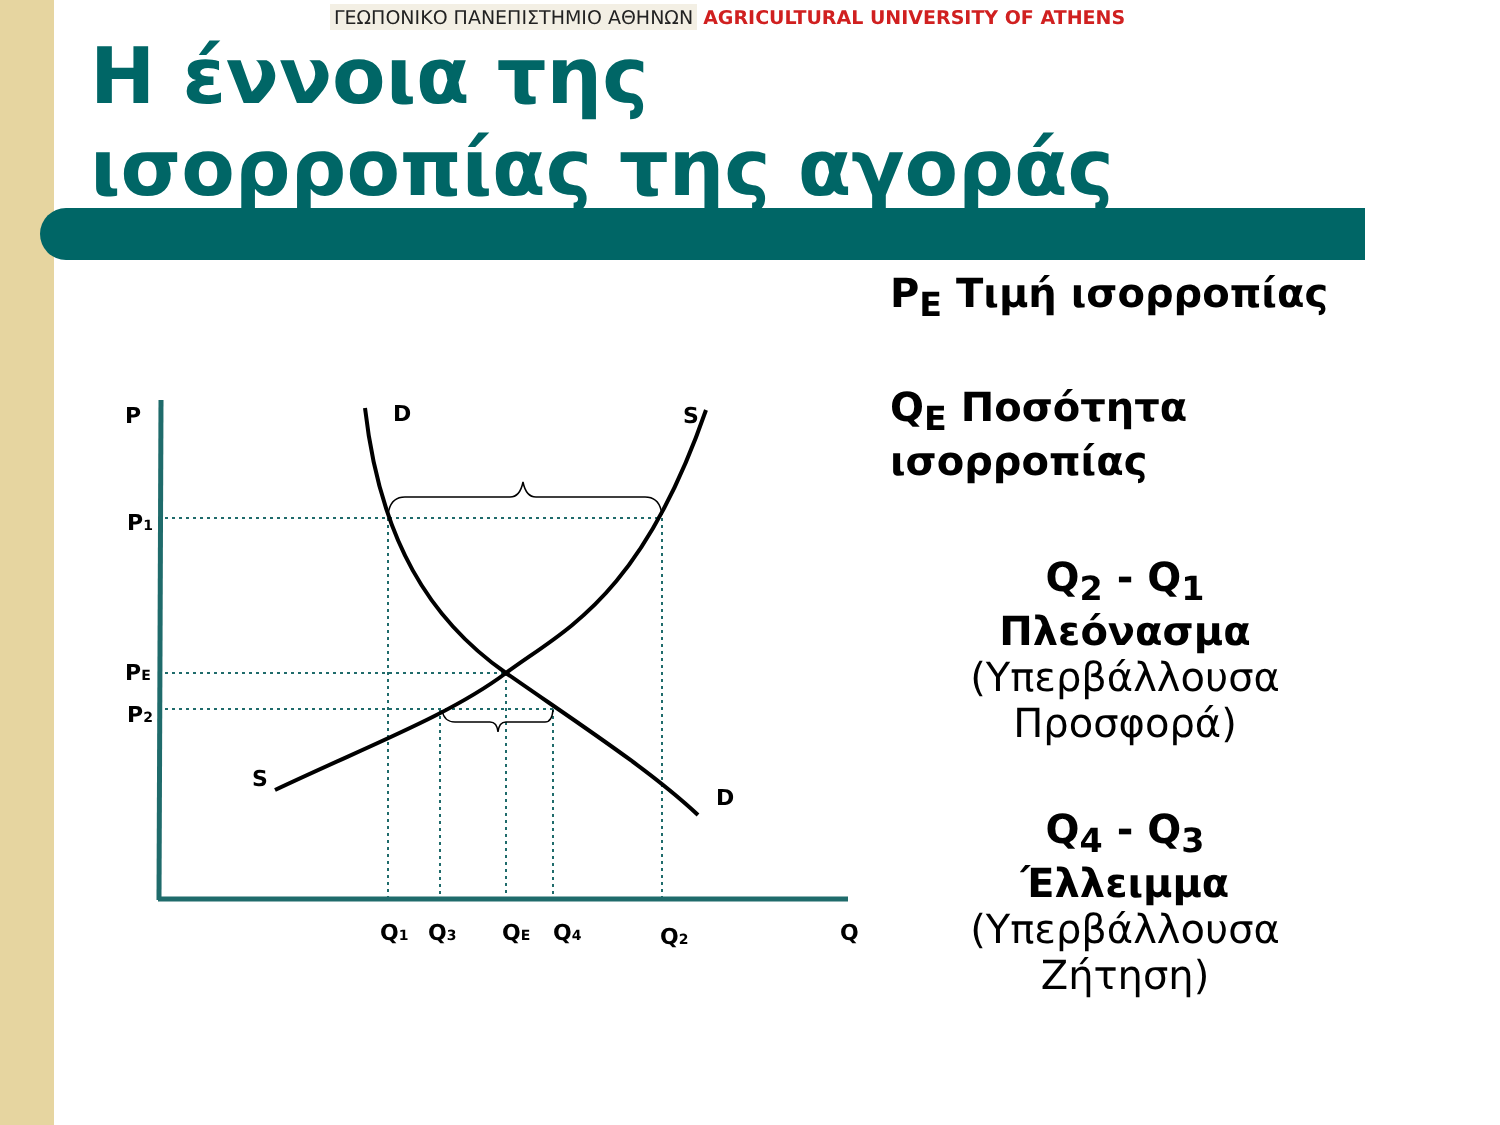ΓΕΩΠΟΝΙΚΟ ΠΑΝΕΠΙΣΤΗΜΙΟ ΑΘΗΝΩΝ AGRICULTURAL UNIVERSITY OF ATHENS
Η έννοια της
ισορροπίας της αγοράς
P<sub>E</sub> Τιμή ισορροπίας
Q<sub>E</sub> Ποσότητα ισορροπίας
Q<sub>2</sub> - Q<sub>1</sub>
Πλεόνασμα
(Υπερβάλλουσα Προσφορά)
Q<sub>4</sub> - Q<sub>3</sub>
Έλλειμμα
(Υπερβάλλουσα Ζήτηση)
P
D
S
P1
PE
P2
S
D
Q1
Q3
QE
Q4
Q2
Q